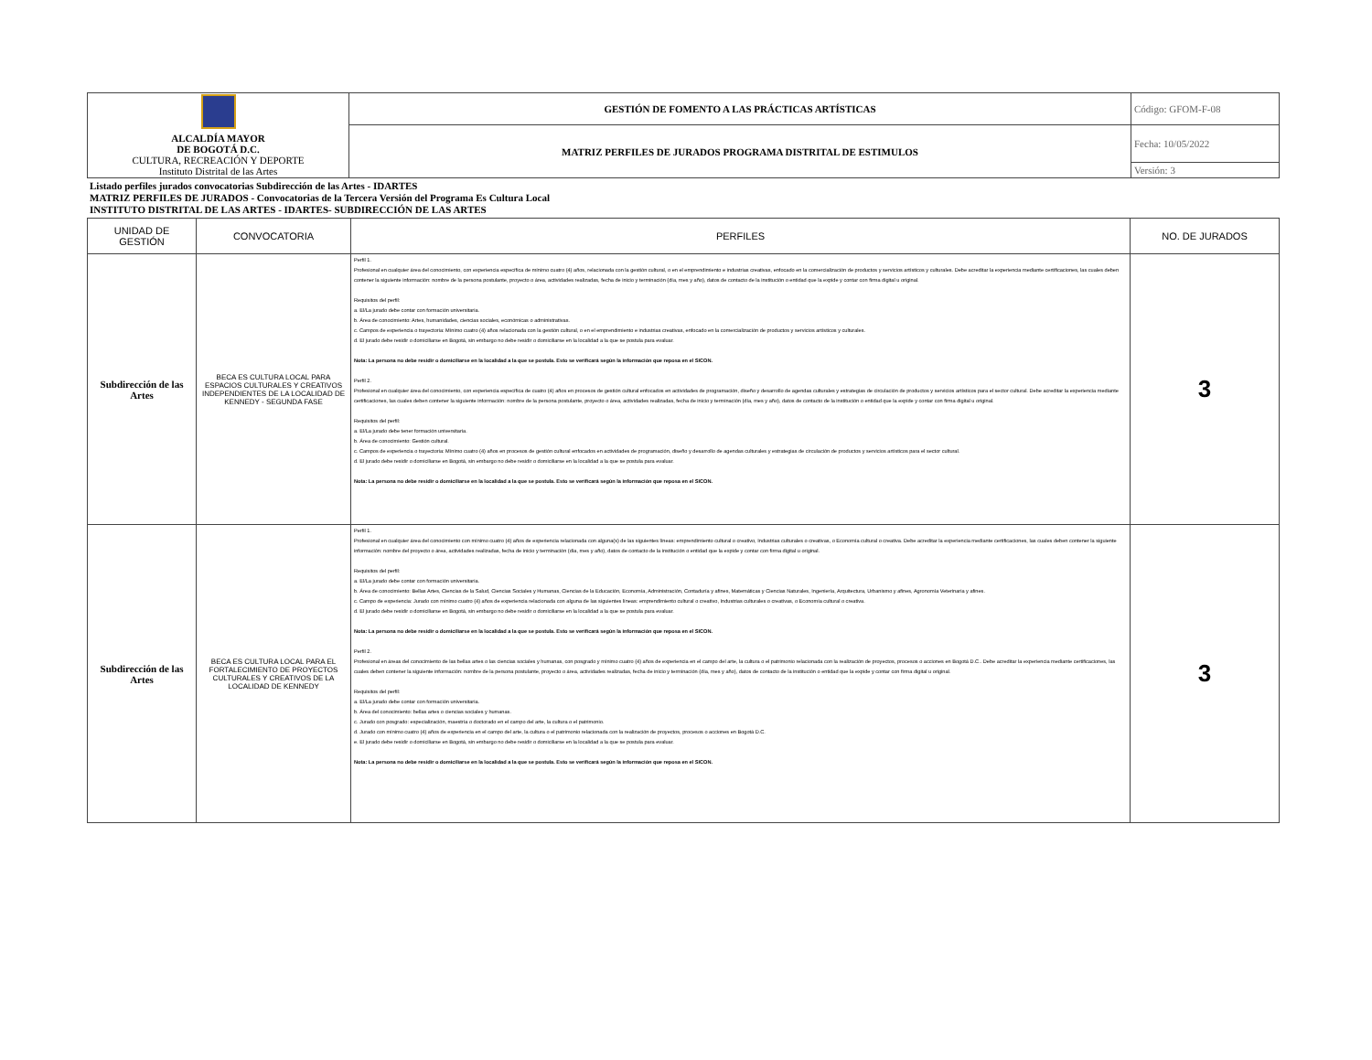| ALCALDÍA MAYOR DE BOGOTÁ D.C. CULTURA, RECREACIÓN Y DEPORTE Instituto Distrital de las Artes | GESTIÓN DE FOMENTO A LAS PRÁCTICAS ARTÍSTICAS | Código: GFOM-F-08 |
| | MATRIZ PERFILES DE JURADOS PROGRAMA DISTRITAL DE ESTIMULOS | Fecha: 10/05/2022 |
| | | Versión: 3 |
Listado perfiles jurados convocatorias Subdirección de las Artes - IDARTES
MATRIZ PERFILES DE JURADOS - Convocatorias de la Tercera Versión del Programa Es Cultura Local
INSTITUTO DISTRITAL DE LAS ARTES - IDARTES- SUBDIRECCIÓN DE LAS ARTES
| UNIDAD DE GESTIÓN | CONVOCATORIA | PERFILES | NO. DE JURADOS |
| --- | --- | --- | --- |
| Subdirección de las Artes | BECA ES CULTURA LOCAL PARA ESPACIOS CULTURALES Y CREATIVOS INDEPENDIENTES DE LA LOCALIDAD DE KENNEDY - SEGUNDA FASE | Perfil 1. Profesional en cualquier área del conocimiento, con experiencia específica de mínimo cuatro (4) años, relacionada con la gestión cultural, o en el emprendimiento e industrias creativas, enfocado en la comercialización de productos y servicios artísticos y culturales. Debe acreditar la experiencia mediante certificaciones, las cuales deben contener la siguiente información: nombre de la persona postulante, proyecto o área, actividades realizadas, fecha de inicio y terminación (día, mes y año), datos de contacto de la institución o entidad que la expide y contar con firma digital u original. Requisitos del perfil: a. El/La jurado debe contar con formación universitaria. b. Área de conocimiento: Artes, humanidades, ciencias sociales, económicas o administrativas. c. Campos de experiencia o trayectoria: Mínimo cuatro (4) años relacionada con la gestión cultural, o en el emprendimiento e industrias creativas, enfocado en la comercialización de productos y servicios artísticos y culturales. d. El jurado debe residir o domiciliarse en Bogotá, sin embargo no debe residir o domiciliarse en la localidad a la que se postula para evaluar. Nota: La persona no debe residir o domiciliarse en la localidad a la que se postula. Esto se verificará según la información que reposa en el SICON. Perfil 2. Profesional en cualquier área del conocimiento, con experiencia específica de cuatro (4) años en procesos de gestión cultural enfocados en actividades de programación, diseño y desarrollo de agendas culturales y estrategias de circulación de productos y servicios artísticos para el sector cultural. Debe acreditar la experiencia mediante certificaciones, las cuales deben contener la siguiente información: nombre de la persona postulante, proyecto o área, actividades realizadas, fecha de inicio y terminación (día, mes y año), datos de contacto de la institución o entidad que la expide y contar con firma digital u original. Requisitos del perfil: a. El/La jurado debe tener formación universitaria. b. Área de conocimiento: Gestión cultural. c. Campos de experiencia o trayectoria: Mínimo cuatro (4) años en procesos de gestión cultural enfocados en actividades de programación, diseño y desarrollo de agendas culturales y estrategias de circulación de productos y servicios artísticos para el sector cultural. d. El jurado debe residir o domiciliarse en Bogotá, sin embargo no debe residir o domiciliarse en la localidad a la que se postula para evaluar. Nota: La persona no debe residir o domiciliarse en la localidad a la que se postula. Esto se verificará según la información que reposa en el SICON. | 3 |
| Subdirección de las Artes | BECA ES CULTURA LOCAL PARA EL FORTALECIMIENTO DE PROYECTOS CULTURALES Y CREATIVOS DE LA LOCALIDAD DE KENNEDY | Perfil 1. Profesional en cualquier área del conocimiento con mínimo cuatro (4) años de experiencia relacionada con alguna(s) de las siguientes líneas: emprendimiento cultural o creativo, Industrias culturales o creativas, o Economía cultural o creativa. Debe acreditar la experiencia mediante certificaciones, las cuales deben contener la siguiente información: nombre del proyecto o área, actividades realizadas, fecha de inicio y terminación (día, mes y año), datos de contacto de la institución o entidad que la expide y contar con firma digital u original. Requisitos del perfil: a. El/La jurado debe contar con formación universitaria. b. Área de conocimiento: Bellas Artes, Ciencias de la Salud, Ciencias Sociales y Humanas, Ciencias de la Educación, Economía, Administración, Contaduría y afines, Matemáticas y Ciencias Naturales, Ingeniería, Arquitectura, Urbanismo y afines, Agronomía Veterinaria y afines. c. Campo de experiencia: Jurado con mínimo cuatro (4) años de experiencia relacionada con alguna de las siguientes líneas: emprendimiento cultural o creativo, Industrias culturales o creativas, o Economía cultural o creativa. d. El jurado debe residir o domiciliarse en Bogotá, sin embargo no debe residir o domiciliarse en la localidad a la que se postula para evaluar. Nota: La persona no debe residir o domiciliarse en la localidad a la que se postula. Esto se verificará según la información que reposa en el SICON. Perfil 2. Profesional en áreas del conocimiento de las bellas artes o las ciencias sociales y humanas, con posgrado y mínimo cuatro (4) años de experiencia en el campo del arte, la cultura o el patrimonio relacionada con la realización de proyectos, procesos o acciones en Bogotá D.C.. Debe acreditar la experiencia mediante certificaciones, las cuales deben contener la siguiente información: nombre de la persona postulante, proyecto o área, actividades realizadas, fecha de inicio y terminación (día, mes y año), datos de contacto de la institución o entidad que la expide y contar con firma digital u original. Requisitos del perfil: a. El/La jurado debe contar con formación universitaria. b. Área del conocimiento: bellas artes o ciencias sociales y humanas. c. Jurado con posgrado: especialización, maestría o doctorado en el campo del arte, la cultura o el patrimonio. d. Jurado con mínimo cuatro (4) años de experiencia en el campo del arte, la cultura o el patrimonio relacionada con la realización de proyectos, procesos o acciones en Bogotá D.C. e. El jurado debe residir o domiciliarse en Bogotá, sin embargo no debe residir o domiciliarse en la localidad a la que se postula para evaluar. Nota: La persona no debe residir o domiciliarse en la localidad a la que se postula. Esto se verificará según la información que reposa en el SICON. | 3 |